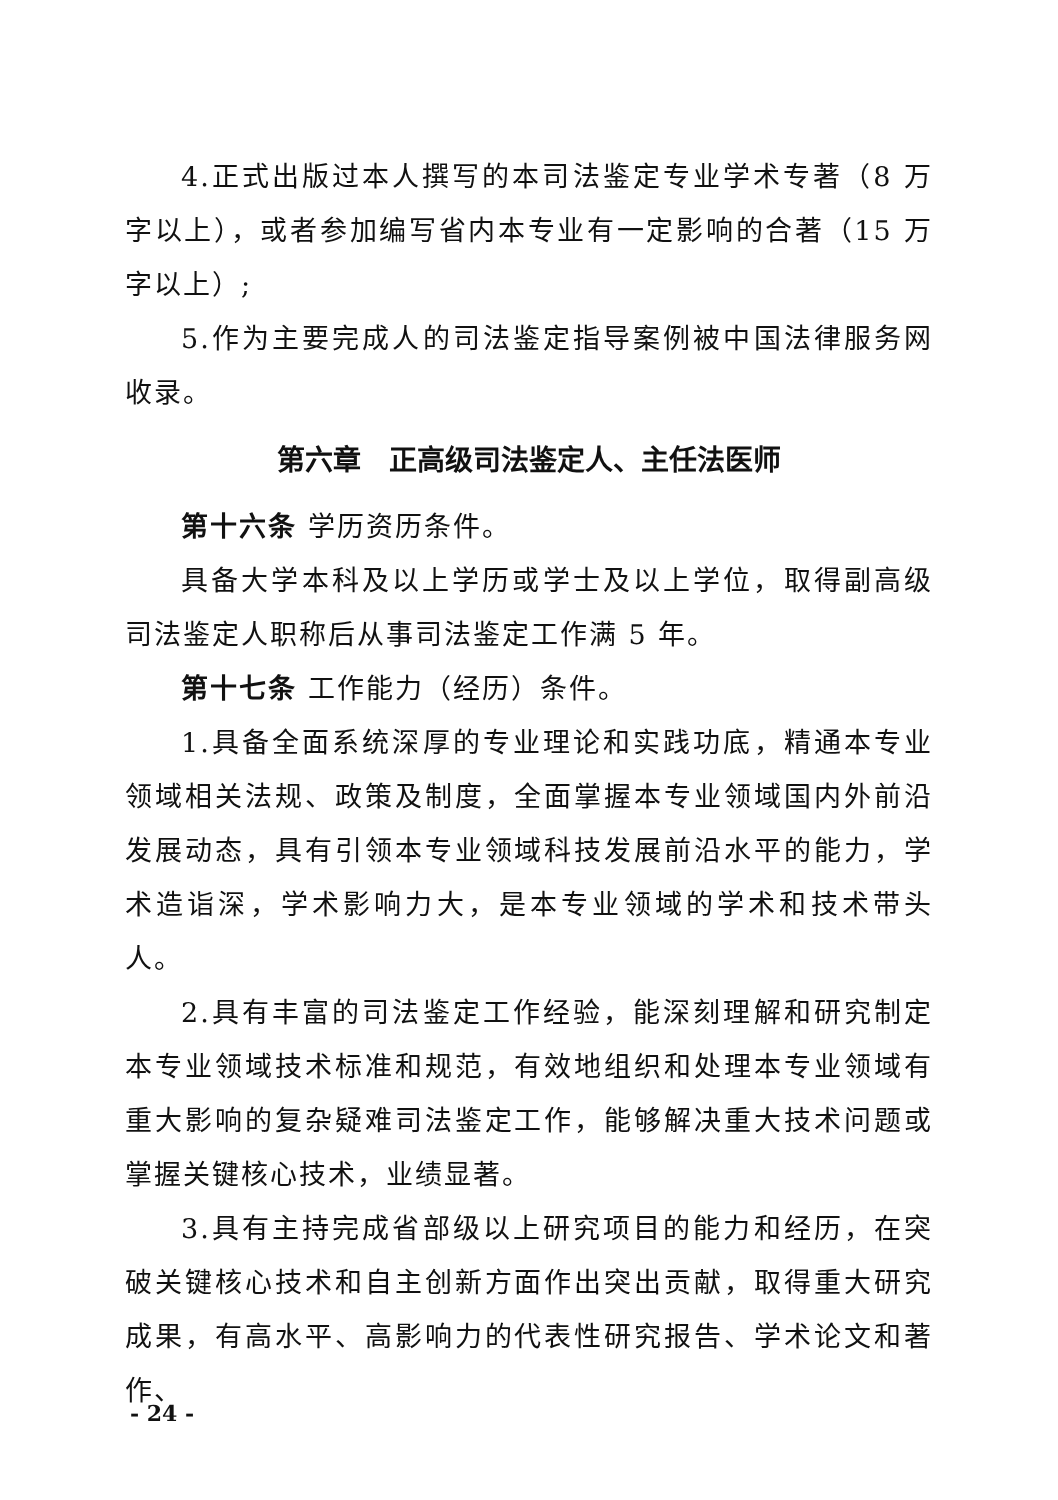4.正式出版过本人撰写的本司法鉴定专业学术专著（8 万字以上），或者参加编写省内本专业有一定影响的合著（15 万字以上）;
5.作为主要完成人的司法鉴定指导案例被中国法律服务网收录。
第六章　正高级司法鉴定人、主任法医师
第十六条 学历资历条件。
具备大学本科及以上学历或学士及以上学位，取得副高级司法鉴定人职称后从事司法鉴定工作满 5 年。
第十七条 工作能力（经历）条件。
1.具备全面系统深厚的专业理论和实践功底，精通本专业领域相关法规、政策及制度，全面掌握本专业领域国内外前沿发展动态，具有引领本专业领域科技发展前沿水平的能力，学术造诣深，学术影响力大，是本专业领域的学术和技术带头人。
2.具有丰富的司法鉴定工作经验，能深刻理解和研究制定本专业领域技术标准和规范，有效地组织和处理本专业领域有重大影响的复杂疑难司法鉴定工作，能够解决重大技术问题或掌握关键核心技术，业绩显著。
3.具有主持完成省部级以上研究项目的能力和经历，在突破关键核心技术和自主创新方面作出突出贡献，取得重大研究成果，有高水平、高影响力的代表性研究报告、学术论文和著作、
- 24 -